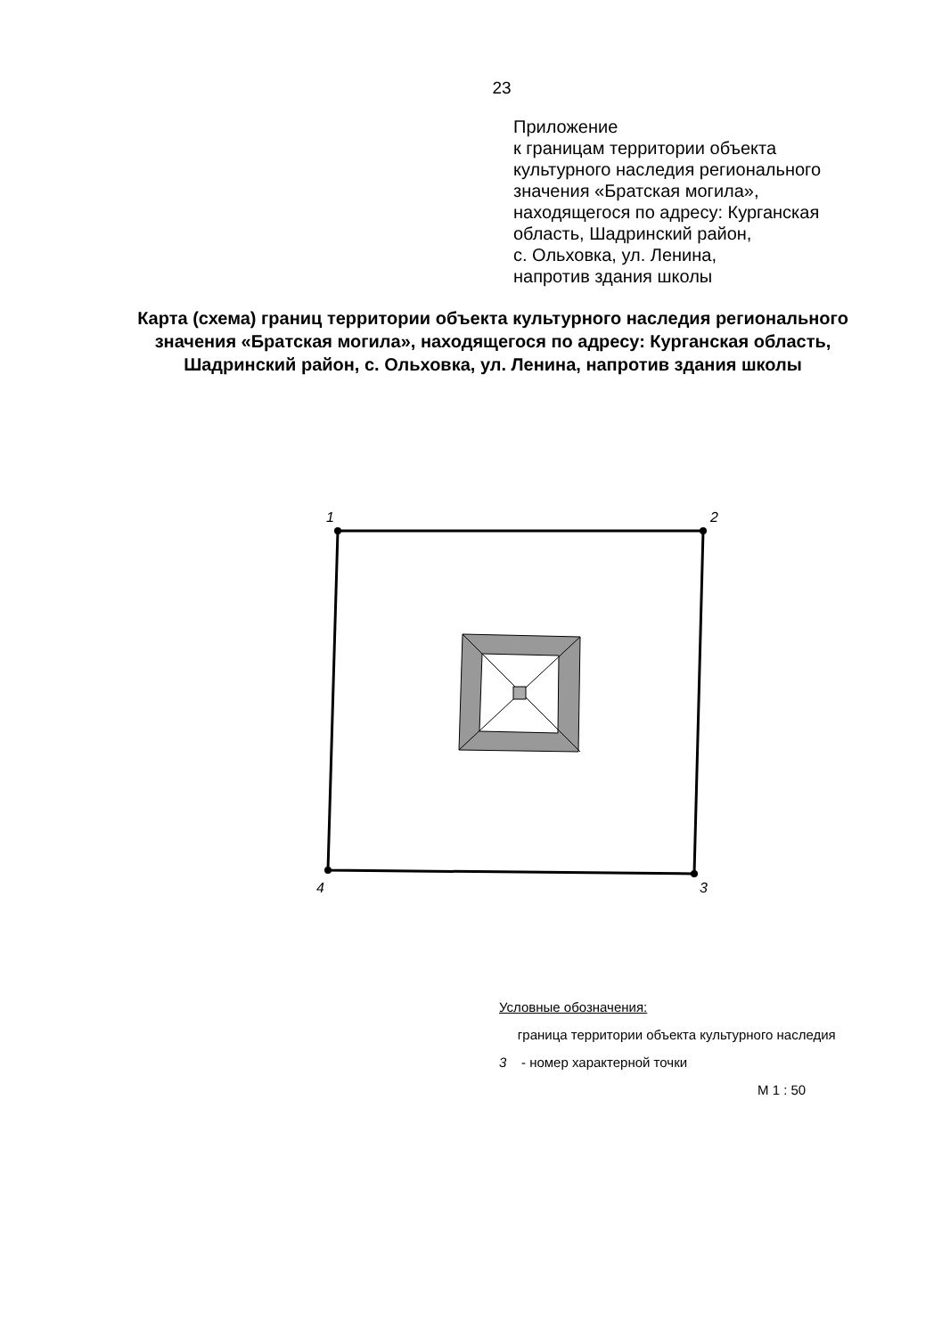23
Приложение
к границам территории объекта
культурного наследия регионального
значения «Братская могила»,
находящегося по адресу: Курганская
область, Шадринский район,
с. Ольховка, ул. Ленина,
напротив здания школы
Карта (схема) границ территории объекта культурного наследия регионального значения «Братская могила», находящегося по адресу: Курганская область, Шадринский район, с. Ольховка, ул. Ленина, напротив здания школы
1 2
3 4
Условные обозначения:
граница территории объекта культурного наследия
3 - номер характерной точки
М 1 : 50